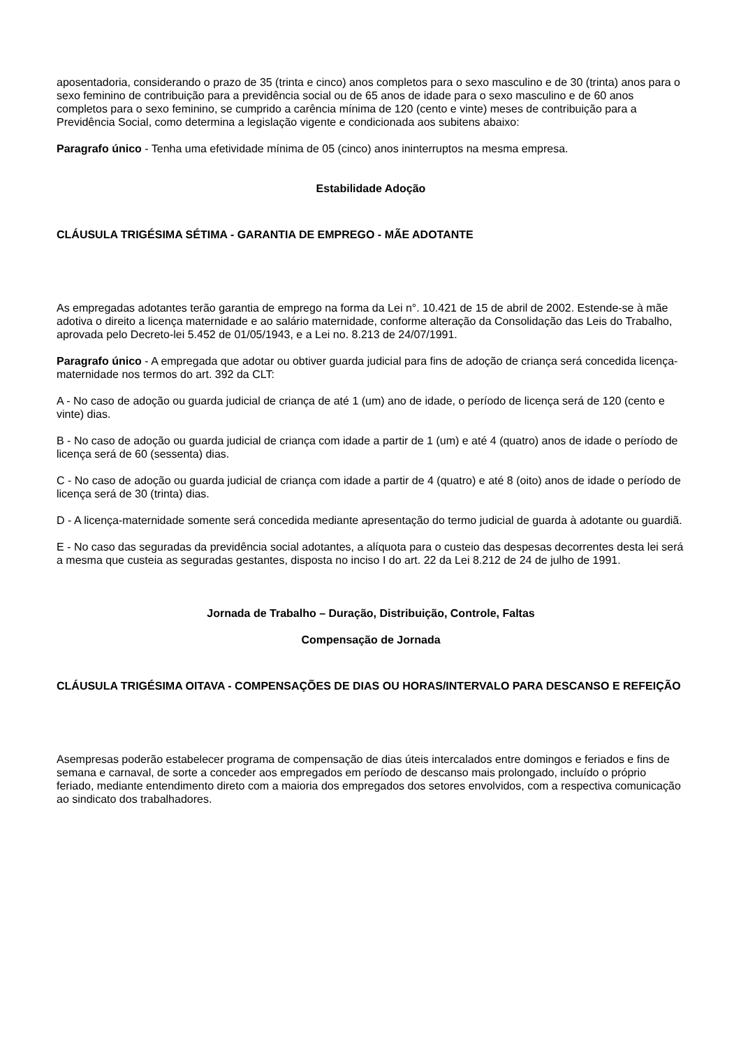aposentadoria, considerando o prazo de 35 (trinta e cinco) anos completos para o sexo masculino e de 30 (trinta) anos para o sexo feminino de contribuição para a previdência social ou de 65 anos de idade para o sexo masculino e de 60 anos completos para o sexo feminino, se cumprido a carência mínima de 120 (cento e vinte) meses de contribuição para a Previdência Social, como determina a legislação vigente e condicionada aos subitens abaixo:
Paragrafo único - Tenha uma efetividade mínima de 05 (cinco) anos ininterruptos na mesma empresa.
Estabilidade Adoção
CLÁUSULA TRIGÉSIMA SÉTIMA - GARANTIA DE EMPREGO - MÃE ADOTANTE
As empregadas adotantes terão garantia de emprego na forma da Lei n°. 10.421 de 15 de abril de 2002. Estende-se à mãe adotiva o direito a licença maternidade e ao salário maternidade, conforme alteração da Consolidação das Leis do Trabalho, aprovada pelo Decreto-lei 5.452 de 01/05/1943, e a Lei no. 8.213 de 24/07/1991.
Paragrafo único - A empregada que adotar ou obtiver guarda judicial para fins de adoção de criança será concedida licença-maternidade nos termos do art. 392 da CLT:
A - No caso de adoção ou guarda judicial de criança de até 1 (um) ano de idade, o período de licença será de 120 (cento e vinte) dias.
B - No caso de adoção ou guarda judicial de criança com idade a partir de 1 (um) e até 4 (quatro) anos de idade o período de licença será de 60 (sessenta) dias.
C - No caso de adoção ou guarda judicial de criança com idade a partir de 4 (quatro) e até 8 (oito) anos de idade o período de licença será de 30 (trinta) dias.
D - A licença-maternidade somente será concedida mediante apresentação do termo judicial de guarda à adotante ou guardiã.
E - No caso das seguradas da previdência social adotantes, a alíquota para o custeio das despesas decorrentes desta lei será a mesma que custeia as seguradas gestantes, disposta no inciso I do art. 22 da Lei 8.212 de 24 de julho de 1991.
Jornada de Trabalho – Duração, Distribuição, Controle, Faltas
Compensação de Jornada
CLÁUSULA TRIGÉSIMA OITAVA - COMPENSAÇÕES DE DIAS OU HORAS/INTERVALO PARA DESCANSO E REFEIÇÃO
Asempresas poderão estabelecer programa de compensação de dias úteis intercalados entre domingos e feriados e fins de semana e carnaval, de sorte a conceder aos empregados em período de descanso mais prolongado, incluído o próprio feriado, mediante entendimento direto com a maioria dos empregados dos setores envolvidos, com a respectiva comunicação ao sindicato dos trabalhadores.